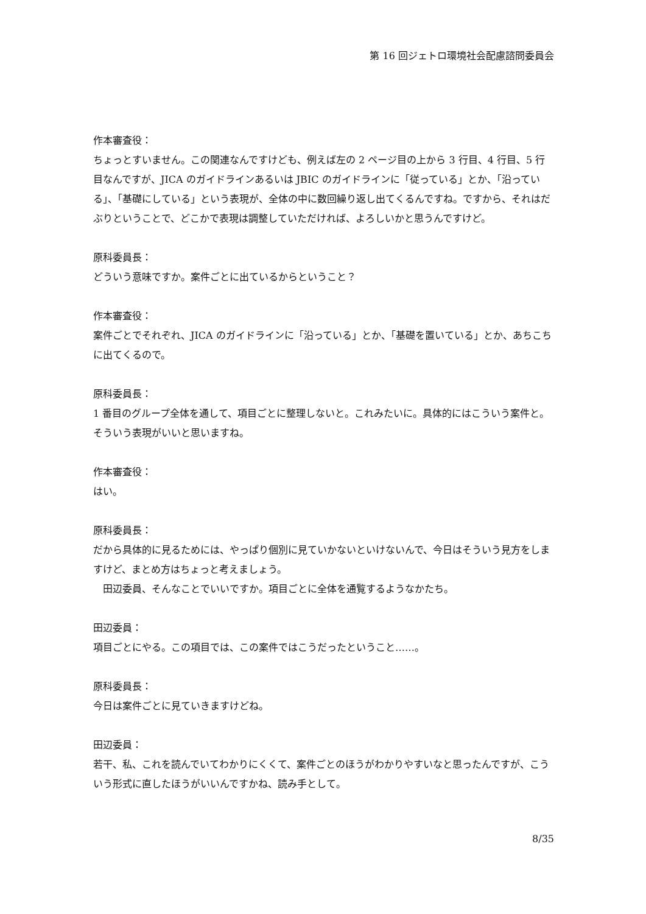第 16 回ジェトロ環境社会配慮諮問委員会
作本審査役：
ちょっとすいません。この関連なんですけども、例えば左の 2 ページ目の上から 3 行目、4 行目、5 行目なんですが、JICA のガイドラインあるいは JBIC のガイドラインに「従っている」とか、「沿っている」、「基礎にしている」という表現が、全体の中に数回繰り返し出てくるんですね。ですから、それはだぶりということで、どこかで表現は調整していただければ、よろしいかと思うんですけど。
原科委員長：
どういう意味ですか。案件ごとに出ているからということ？
作本審査役：
案件ごとでそれぞれ、JICA のガイドラインに「沿っている」とか、「基礎を置いている」とか、あちこちに出てくるので。
原科委員長：
1 番目のグループ全体を通して、項目ごとに整理しないと。これみたいに。具体的にはこういう案件と。そういう表現がいいと思いますね。
作本審査役：
はい。
原科委員長：
だから具体的に見るためには、やっぱり個別に見ていかないといけないんで、今日はそういう見方をしますけど、まとめ方はちょっと考えましょう。
　田辺委員、そんなことでいいですか。項目ごとに全体を通覧するようなかたち。
田辺委員：
項目ごとにやる。この項目では、この案件ではこうだったということ……。
原科委員長：
今日は案件ごとに見ていきますけどね。
田辺委員：
若干、私、これを読んでいてわかりにくくて、案件ごとのほうがわかりやすいなと思ったんですが、こういう形式に直したほうがいいんですかね、読み手として。
8/35